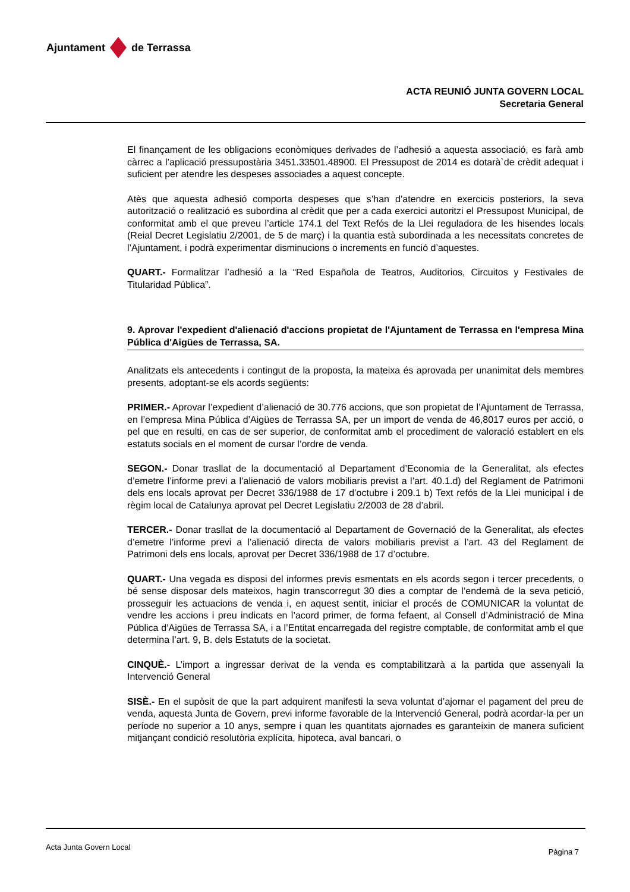Ajuntament de Terrassa
ACTA REUNIÓ JUNTA GOVERN LOCAL
Secretaria General
El finançament de les obligacions econòmiques derivades de l’adhesió a aquesta associació, es farà amb càrrec a l’aplicació pressupostària 3451.33501.48900. El Pressupost de 2014 es dotarà`de crèdit adequat i suficient per atendre les despeses associades a aquest concepte.
Atès que aquesta adhesió comporta despeses que s’han d’atendre en exercicis posteriors, la seva autorització o realització es subordina al crèdit que per a cada exercici autoritzi el Pressupost Municipal, de conformitat amb el que preveu l’article 174.1 del Text Refós de la Llei reguladora de les hisendes locals (Reial Decret Legislatiu 2/2001, de 5 de març) i la quantia està subordinada a les necessitats concretes de l’Ajuntament, i podrà experimentar disminucions o increments en funció d’aquestes.
QUART.- Formalitzar l’adhesió a la “Red Española de Teatros, Auditorios, Circuitos y Festivales de Titularidad Pública”.
9. Aprovar l'expedient d'alienació d'accions propietat de l'Ajuntament de Terrassa en l'empresa Mina Pública d'Aigües de Terrassa, SA.
Analitzats els antecedents i contingut de la proposta, la mateixa és aprovada per unanimitat dels membres presents, adoptant-se els acords següents:
PRIMER.- Aprovar l’expedient d’alienació de 30.776 accions, que son propietat de l’Ajuntament de Terrassa, en l’empresa Mina Pública d’Aigües de Terrassa SA, per un import de venda de 46,8017 euros per acció, o pel que en resulti, en cas de ser superior, de conformitat amb el procediment de valoració establert en els estatuts socials en el moment de cursar l’ordre de venda.
SEGON.- Donar trasllat de la documentació al Departament d’Economia de la Generalitat, als efectes d’emetre l’informe previ a l’alienació de valors mobiliaris previst a l’art. 40.1.d) del Reglament de Patrimoni dels ens locals aprovat per Decret 336/1988 de 17 d’octubre i 209.1 b) Text refós de la Llei municipal i de règim local de Catalunya aprovat pel Decret Legislatiu 2/2003 de 28 d’abril.
TERCER.- Donar trasllat de la documentació al Departament de Governació de la Generalitat, als efectes d’emetre l’informe previ a l’alienació directa de valors mobiliaris previst a l’art. 43 del Reglament de Patrimoni dels ens locals, aprovat per Decret 336/1988 de 17 d’octubre.
QUART.- Una vegada es disposi del informes previs esmentats en els acords segon i tercer precedents, o bé sense disposar dels mateixos, hagin transcorregut 30 dies a comptar de l’endemà de la seva petició, prosseguir les actuacions de venda i, en aquest sentit, iniciar el procés de COMUNICAR la voluntat de vendre les accions i preu indicats en l’acord primer, de forma fefaent, al Consell d’Administració de Mina Pública d’Aigües de Terrassa SA, i a l’Entitat encarregada del registre comptable, de conformitat amb el que determina l’art. 9, B. dels Estatuts de la societat.
CINQUÈ.- L’import a ingressar derivat de la venda es comptabilitzarà a la partida que assenyali la Intervenció General
SISÈ.- En el supòsit de que la part adquirent manifesti la seva voluntat d’ajornar el pagament del preu de venda, aquesta Junta de Govern, previ informe favorable de la Intervenció General, podrà acordar-la per un període no superior a 10 anys, sempre i quan les quantitats ajornades es garanteixin de manera suficient mitjançant condició resolutòria explícita, hipoteca, aval bancari, o
Acta Junta Govern Local Pàgina 7